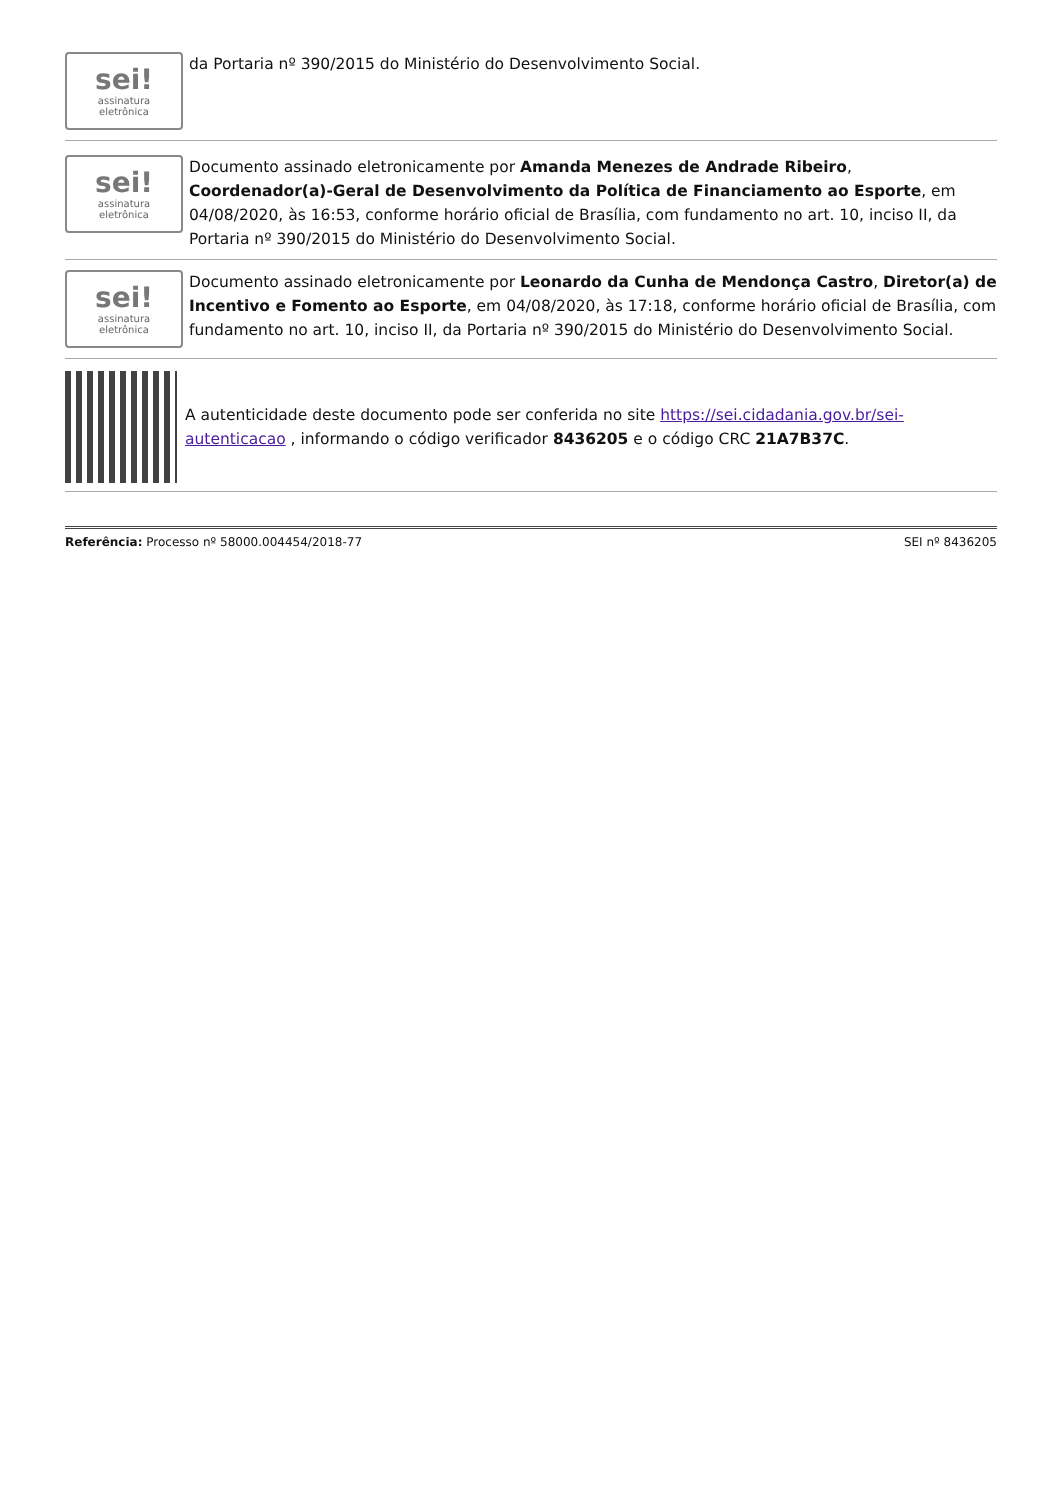sei!
assinatura
eletrônica
da Portaria nº 390/2015 do Ministério do Desenvolvimento Social.
sei!
assinatura
eletrônica
Documento assinado eletronicamente por Amanda Menezes de Andrade Ribeiro, Coordenador(a)-Geral de Desenvolvimento da Política de Financiamento ao Esporte, em 04/08/2020, às 16:53, conforme horário oficial de Brasília, com fundamento no art. 10, inciso II, da Portaria nº 390/2015 do Ministério do Desenvolvimento Social.
sei!
assinatura
eletrônica
Documento assinado eletronicamente por Leonardo da Cunha de Mendonça Castro, Diretor(a) de Incentivo e Fomento ao Esporte, em 04/08/2020, às 17:18, conforme horário oficial de Brasília, com fundamento no art. 10, inciso II, da Portaria nº 390/2015 do Ministério do Desenvolvimento Social.
A autenticidade deste documento pode ser conferida no site https://sei.cidadania.gov.br/sei-autenticacao , informando o código verificador 8436205 e o código CRC 21A7B37C.
Referência: Processo nº 58000.004454/2018-77 SEI nº 8436205